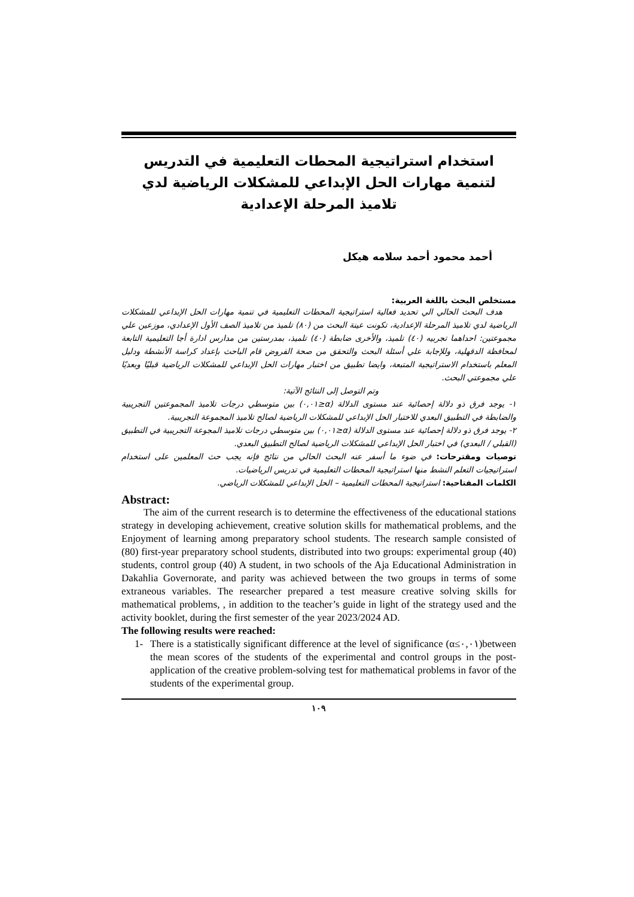استخدام استراتيجية المحطات التعليمية في التدريس لتنمية مهارات الحل الإبداعي للمشكلات الرياضية لدي تلاميذ المرحلة الإعدادية
أحمد محمود أحمد سلامه هيكل
مستخلص البحث باللغة العربية:
هدف البحث الحالي الي تحديد فعالية استراتيجية المحطات التعليمية في تنمية مهارات الحل الإبداعي للمشكلات الرياضية لدي تلاميذ المرحلة الإعدادية، تكونت عينة البحث من (٨٠) تلميذ من تلاميذ الصف الأول الإعدادي، موزعين علي مجموعتين: احداهما تجربيه (٤٠) تلميذ، والأخرى ضابطة (٤٠) تلميذ، بمدرستين من مدارس ادارة أجا التعليمية التابعة لمحافظة الدقهلية، وللإجابة علي أسئلة البحث والتحقق من صحة الفروض قام الباحث بإعداد كراسة الأنشطة ودليل المعلم باستخدام الاستراتيجية المتبعة، وايضا تطبيق من اختبار مهارات الحل الإبداعي للمشكلات الرياضية قبليًا وبعديًا علي مجموعتي البحث.
وتم التوصل إلى النتائج الآتية:
١- يوجد فرق ذو دلالة إحصائية عند مستوى الدلالة (α≤٠,٠١) بين متوسطي درجات تلاميذ المجموعتين التجريبية والضابطة في التطبيق البعدي للاختبار الحل الإبداعي للمشكلات الرياضية لصالح تلاميذ المجموعة التجريبية.
٢- يوجد فرق ذو دلالة إحصائية عند مستوى الدلالة (α≤٠,٠١) بين متوسطي درجات تلاميذ المجوعة التجريبية في التطبيق (القبلي / البعدي) في اختبار الحل الإبداعي للمشكلات الرياضية لصالح التطبيق البعدي.
توصيات ومقترحات: في ضوء ما أسفر عنه البحث الحالي من نتائج فإنه يجب حث المعلمين على استخدام استراتيجيات التعلم النشط منها استراتيجية المحطات التعليمية في تدريس الرياضيات.
الكلمات المفتاحية: استراتيجية المحطات التعليمية – الحل الإبداعي للمشكلات الرياضي.
Abstract:
The aim of the current research is to determine the effectiveness of the educational stations strategy in developing achievement, creative solution skills for mathematical problems, and the Enjoyment of learning among preparatory school students. The research sample consisted of (80) first-year preparatory school students, distributed into two groups: experimental group (40) students, control group (40) A student, in two schools of the Aja Educational Administration in Dakahlia Governorate, and parity was achieved between the two groups in terms of some extraneous variables. The researcher prepared a test measure creative solving skills for mathematical problems, , in addition to the teacher’s guide in light of the strategy used and the activity booklet, during the first semester of the year 2023/2024 AD.
The following results were reached:
1- There is a statistically significant difference at the level of significance (α≤٠,٠١)between the mean scores of the students of the experimental and control groups in the post-application of the creative problem-solving test for mathematical problems in favor of the students of the experimental group.
١٠٩